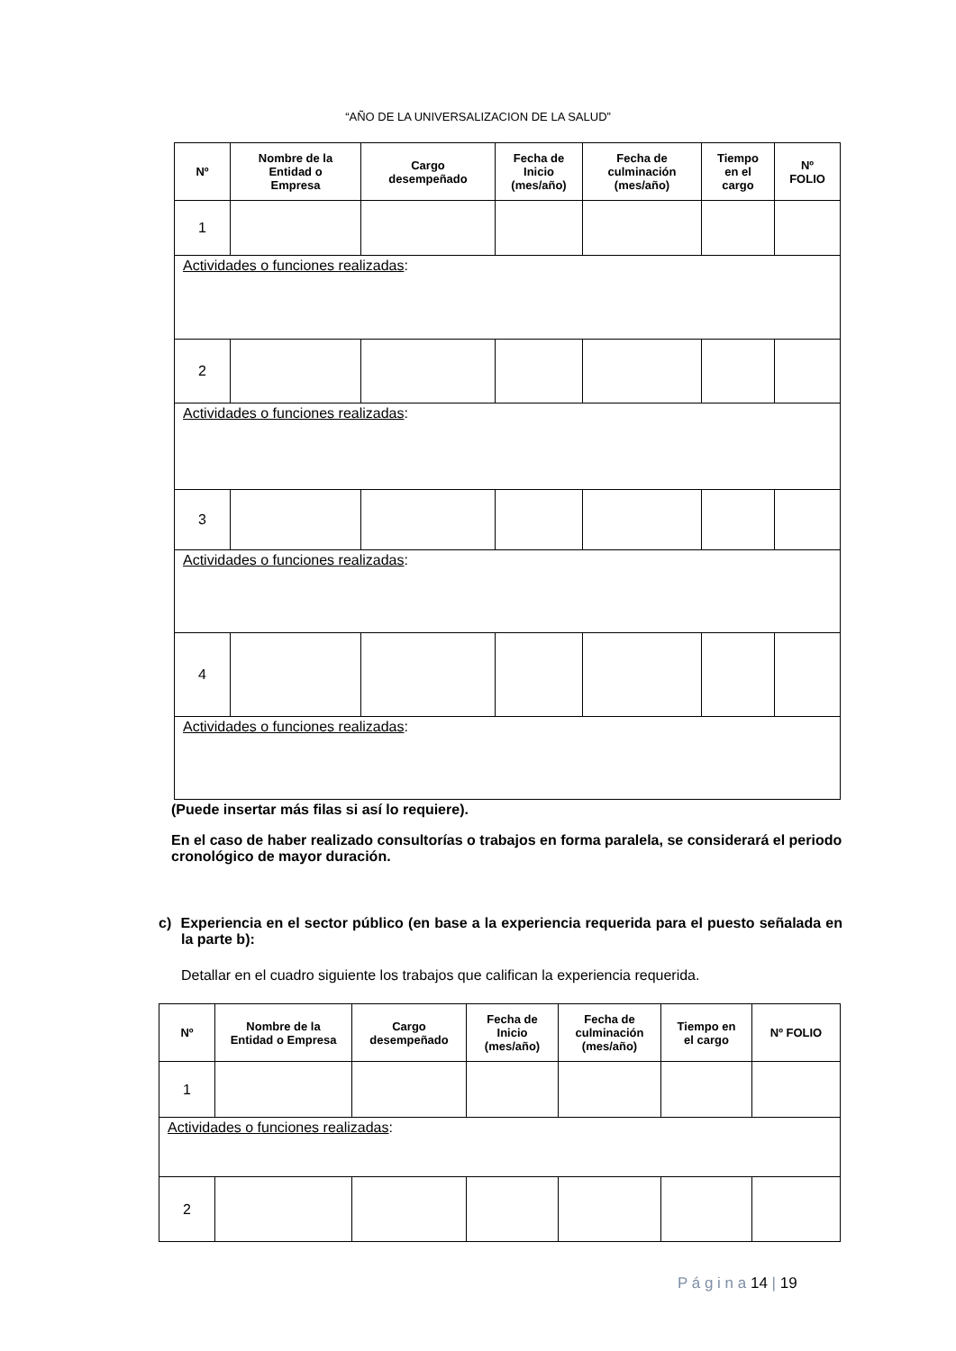“AÑO DE LA UNIVERSALIZACION DE LA SALUD”
| Nº | Nombre de la Entidad o Empresa | Cargo desempeñado | Fecha de Inicio (mes/año) | Fecha de culminación (mes/año) | Tiempo en el cargo | Nº FOLIO |
| --- | --- | --- | --- | --- | --- | --- |
| 1 | | | | | | |
| Actividades o funciones realizadas : | | | | | | |
| 2 | | | | | | |
| Actividades o funciones realizadas : | | | | | | |
| 3 | | | | | | |
| Actividades o funciones realizadas : | | | | | | |
| 4 | | | | | | |
| Actividades o funciones realizadas : | | | | | | |
(Puede insertar más filas si así lo requiere).
En el caso de haber realizado consultorías o trabajos en forma paralela, se considerará el periodo cronológico de mayor duración.
c) Experiencia en el sector público (en base a la experiencia requerida para el puesto señalada en la parte b):
Detallar en el cuadro siguiente los trabajos que califican la experiencia requerida.
| Nº | Nombre de la Entidad o Empresa | Cargo desempeñado | Fecha de Inicio (mes/año) | Fecha de culminación (mes/año) | Tiempo en el cargo | Nº FOLIO |
| --- | --- | --- | --- | --- | --- | --- |
| 1 | | | | | | |
| Actividades o funciones realizadas : | | | | | | |
| 2 | | | | | | |
P á g i n a 14 | 19